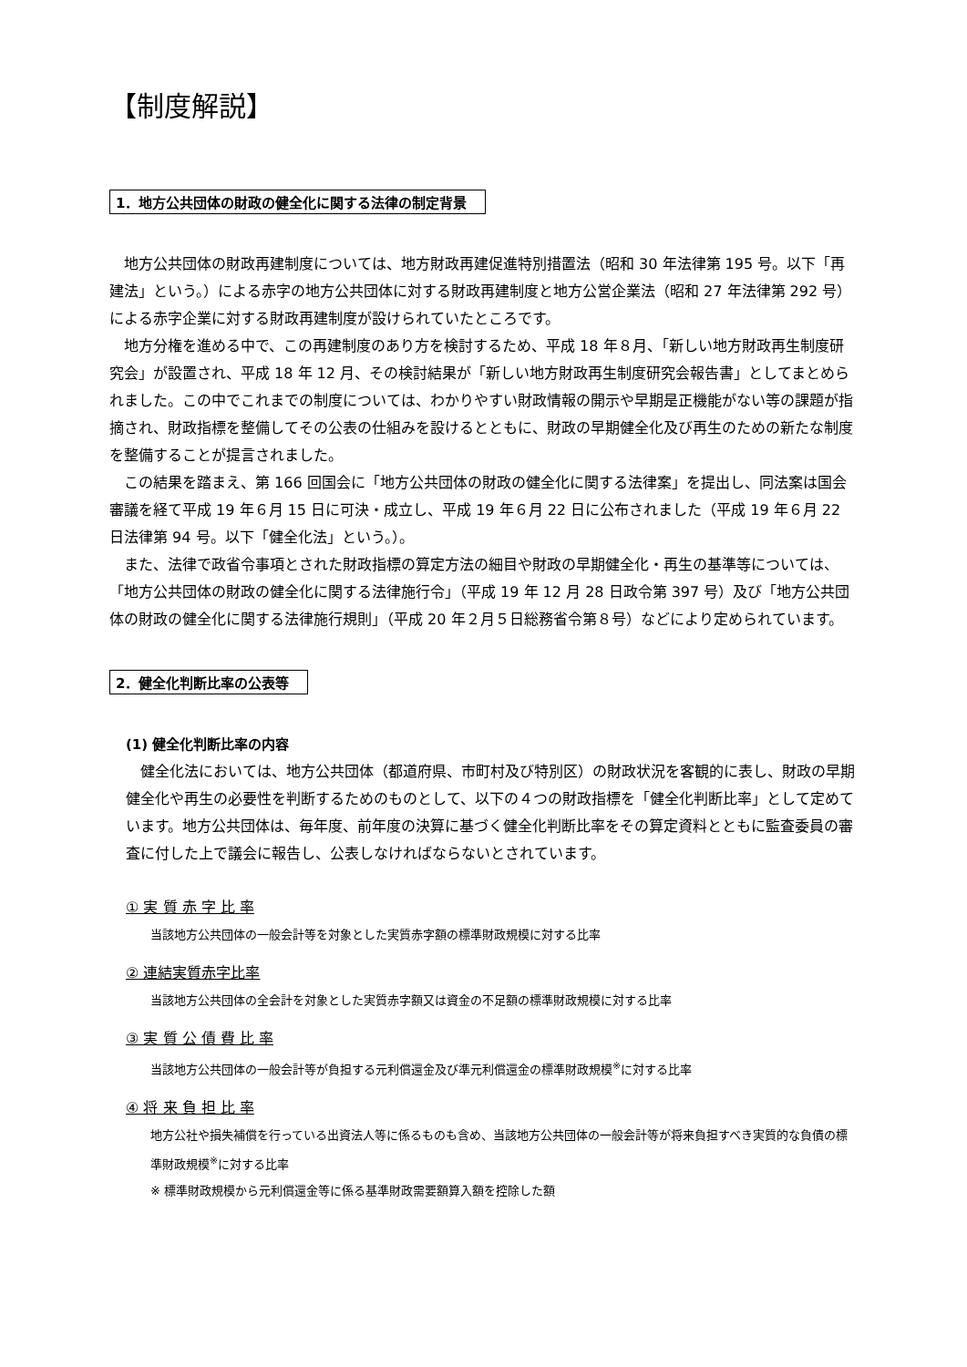【制度解説】
1．地方公共団体の財政の健全化に関する法律の制定背景
地方公共団体の財政再建制度については、地方財政再建促進特別措置法（昭和 30 年法律第 195 号。以下「再建法」という。）による赤字の地方公共団体に対する財政再建制度と地方公営企業法（昭和 27 年法律第 292 号）による赤字企業に対する財政再建制度が設けられていたところです。
地方分権を進める中で、この再建制度のあり方を検討するため、平成 18 年８月、「新しい地方財政再生制度研究会」が設置され、平成 18 年 12 月、その検討結果が「新しい地方財政再生制度研究会報告書」としてまとめられました。この中でこれまでの制度については、わかりやすい財政情報の開示や早期是正機能がない等の課題が指摘され、財政指標を整備してその公表の仕組みを設けるとともに、財政の早期健全化及び再生のための新たな制度を整備することが提言されました。
この結果を踏まえ、第 166 回国会に「地方公共団体の財政の健全化に関する法律案」を提出し、同法案は国会審議を経て平成 19 年６月 15 日に可決・成立し、平成 19 年６月 22 日に公布されました（平成 19 年６月 22 日法律第 94 号。以下「健全化法」という。）。
また、法律で政省令事項とされた財政指標の算定方法の細目や財政の早期健全化・再生の基準等については、「地方公共団体の財政の健全化に関する法律施行令」（平成 19 年 12 月 28 日政令第 397 号）及び「地方公共団体の財政の健全化に関する法律施行規則」（平成 20 年２月５日総務省令第８号）などにより定められています。
2．健全化判断比率の公表等
(1) 健全化判断比率の内容
健全化法においては、地方公共団体（都道府県、市町村及び特別区）の財政状況を客観的に表し、財政の早期健全化や再生の必要性を判断するためのものとして、以下の４つの財政指標を「健全化判断比率」として定めています。地方公共団体は、毎年度、前年度の決算に基づく健全化判断比率をその算定資料とともに監査委員の審査に付した上で議会に報告し、公表しなければならないとされています。
① 実 質 赤 字 比 率
当該地方公共団体の一般会計等を対象とした実質赤字額の標準財政規模に対する比率
② 連結実質赤字比率
当該地方公共団体の全会計を対象とした実質赤字額又は資金の不足額の標準財政規模に対する比率
③ 実 質 公 債 費 比 率
当該地方公共団体の一般会計等が負担する元利償還金及び準元利償還金の標準財政規模<sup>※</sup>に対する比率
④ 将 来 負 担 比 率
地方公社や損失補償を行っている出資法人等に係るものも含め、当該地方公共団体の一般会計等が将来負担すべき実質的な負債の標準財政規模<sup>※</sup>に対する比率
※ 標準財政規模から元利償還金等に係る基準財政需要額算入額を控除した額